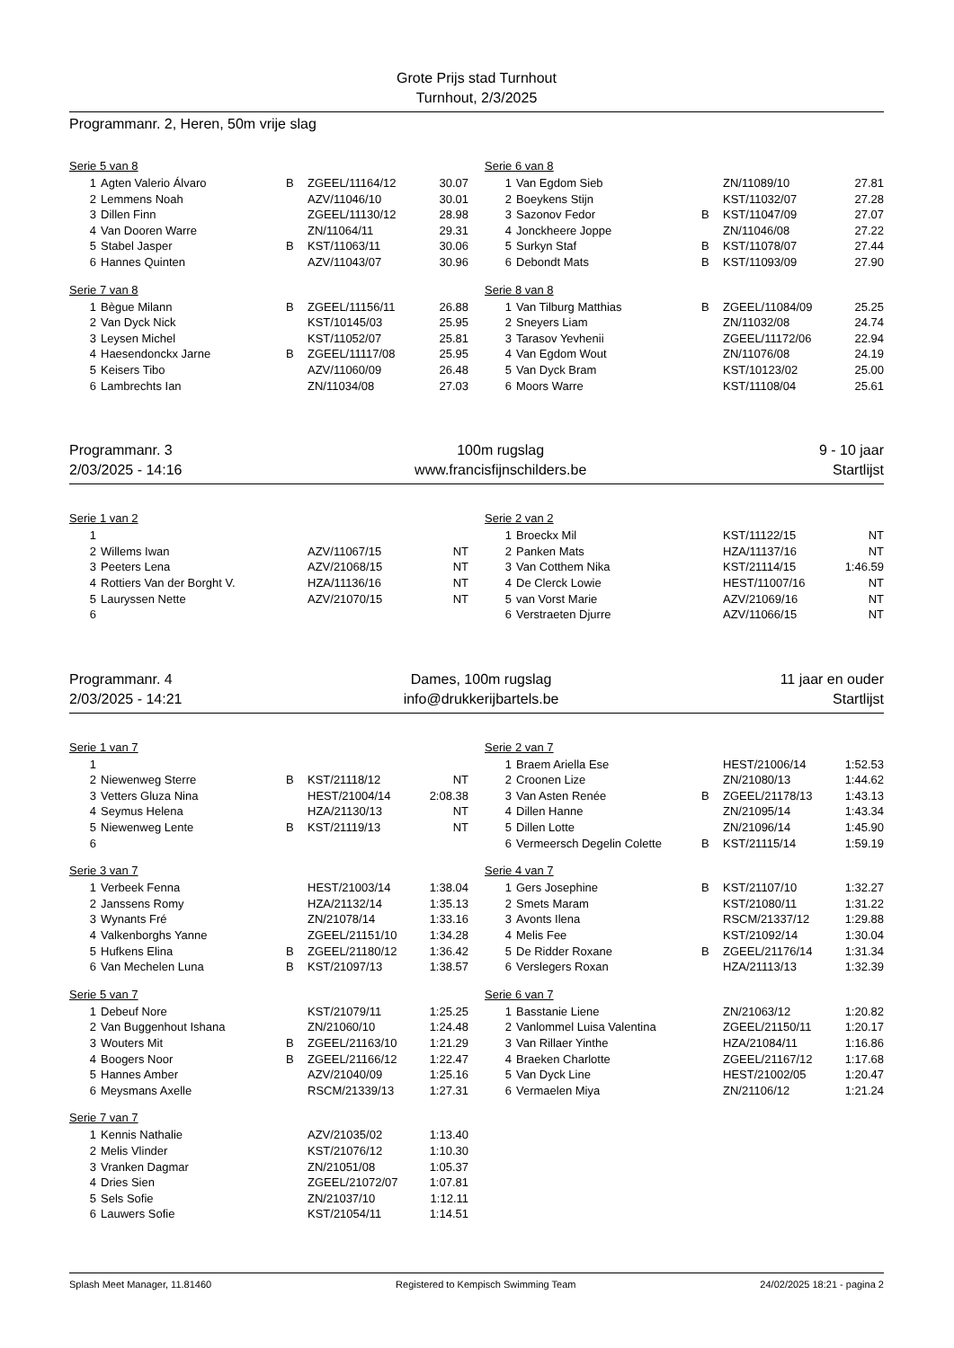Grote Prijs stad Turnhout
Turnhout, 2/3/2025
Programmanr. 2, Heren, 50m vrije slag
Serie 5 van 8
| 1 | Agten Valerio Álvaro | B | ZGEEL/11164/12 | 30.07 |
| 2 | Lemmens Noah | | AZV/11046/10 | 30.01 |
| 3 | Dillen Finn | | ZGEEL/11130/12 | 28.98 |
| 4 | Van Dooren Warre | | ZN/11064/11 | 29.31 |
| 5 | Stabel Jasper | B | KST/11063/11 | 30.06 |
| 6 | Hannes Quinten | | AZV/11043/07 | 30.96 |
Serie 6 van 8
| 1 | Van Egdom Sieb | | ZN/11089/10 | 27.81 |
| 2 | Boeykens Stijn | | KST/11032/07 | 27.28 |
| 3 | Sazonov Fedor | B | KST/11047/09 | 27.07 |
| 4 | Jonckheere Joppe | | ZN/11046/08 | 27.22 |
| 5 | Surkyn Staf | B | KST/11078/07 | 27.44 |
| 6 | Debondt Mats | B | KST/11093/09 | 27.90 |
Serie 7 van 8
| 1 | Bègue Milann | B | ZGEEL/11156/11 | 26.88 |
| 2 | Van Dyck Nick | | KST/10145/03 | 25.95 |
| 3 | Leysen Michel | | KST/11052/07 | 25.81 |
| 4 | Haesendonckx Jarne | B | ZGEEL/11117/08 | 25.95 |
| 5 | Keisers Tibo | | AZV/11060/09 | 26.48 |
| 6 | Lambrechts Ian | | ZN/11034/08 | 27.03 |
Serie 8 van 8
| 1 | Van Tilburg Matthias | B | ZGEEL/11084/09 | 25.25 |
| 2 | Sneyers Liam | | ZN/11032/08 | 24.74 |
| 3 | Tarasov Yevhenii | | ZGEEL/11172/06 | 22.94 |
| 4 | Van Egdom Wout | | ZN/11076/08 | 24.19 |
| 5 | Van Dyck Bram | | KST/10123/02 | 25.00 |
| 6 | Moors Warre | | KST/11108/04 | 25.61 |
Programmanr. 3
2/03/2025 - 14:16
100m rugslag
www.francisfijnschilders.be
9 - 10 jaar
Startlijst
Serie 1 van 2
| 1 | | | | |
| 2 | Willems Iwan | | AZV/11067/15 | NT |
| 3 | Peeters Lena | | AZV/21068/15 | NT |
| 4 | Rottiers Van der Borght V. | | HZA/11136/16 | NT |
| 5 | Lauryssen Nette | | AZV/21070/15 | NT |
| 6 | | | | |
Serie 2 van 2
| 1 | Broeckx Mil | | KST/11122/15 | NT |
| 2 | Panken Mats | | HZA/11137/16 | NT |
| 3 | Van Cotthem Nika | | KST/21114/15 | 1:46.59 |
| 4 | De Clerck Lowie | | HEST/11007/16 | NT |
| 5 | van Vorst Marie | | AZV/21069/16 | NT |
| 6 | Verstraeten Djurre | | AZV/11066/15 | NT |
Programmanr. 4
2/03/2025 - 14:21
Dames, 100m rugslag
info@drukkerijbartels.be
11 jaar en ouder
Startlijst
Serie 1 van 7
| 1 | | | | |
| 2 | Niewenweg Sterre | B | KST/21118/12 | NT |
| 3 | Vetters Gluza Nina | | HEST/21004/14 | 2:08.38 |
| 4 | Seymus Helena | | HZA/21130/13 | NT |
| 5 | Niewenweg Lente | B | KST/21119/13 | NT |
| 6 | | | | |
Serie 2 van 7
| 1 | Braem Ariella Ese | | HEST/21006/14 | 1:52.53 |
| 2 | Croonen Lize | | ZN/21080/13 | 1:44.62 |
| 3 | Van Asten Renée | B | ZGEEL/21178/13 | 1:43.13 |
| 4 | Dillen Hanne | | ZN/21095/14 | 1:43.34 |
| 5 | Dillen Lotte | | ZN/21096/14 | 1:45.90 |
| 6 | Vermeersch Degelin Colette | B | KST/21115/14 | 1:59.19 |
Serie 3 van 7
| 1 | Verbeek Fenna | | HEST/21003/14 | 1:38.04 |
| 2 | Janssens Romy | | HZA/21132/14 | 1:35.13 |
| 3 | Wynants Fré | | ZN/21078/14 | 1:33.16 |
| 4 | Valkenborghs Yanne | | ZGEEL/21151/10 | 1:34.28 |
| 5 | Hufkens Elina | B | ZGEEL/21180/12 | 1:36.42 |
| 6 | Van Mechelen Luna | B | KST/21097/13 | 1:38.57 |
Serie 4 van 7
| 1 | Gers Josephine | B | KST/21107/10 | 1:32.27 |
| 2 | Smets Maram | | KST/21080/11 | 1:31.22 |
| 3 | Avonts Ilena | | RSCM/21337/12 | 1:29.88 |
| 4 | Melis Fee | | KST/21092/14 | 1:30.04 |
| 5 | De Ridder Roxane | B | ZGEEL/21176/14 | 1:31.34 |
| 6 | Verslegers Roxan | | HZA/21113/13 | 1:32.39 |
Serie 5 van 7
| 1 | Debeuf Nore | | KST/21079/11 | 1:25.25 |
| 2 | Van Buggenhout Ishana | | ZN/21060/10 | 1:24.48 |
| 3 | Wouters Mit | B | ZGEEL/21163/10 | 1:21.29 |
| 4 | Boogers Noor | B | ZGEEL/21166/12 | 1:22.47 |
| 5 | Hannes Amber | | AZV/21040/09 | 1:25.16 |
| 6 | Meysmans Axelle | | RSCM/21339/13 | 1:27.31 |
Serie 6 van 7
| 1 | Basstanie Liene | | ZN/21063/12 | 1:20.82 |
| 2 | Vanlommel Luisa Valentina | | ZGEEL/21150/11 | 1:20.17 |
| 3 | Van Rillaer Yinthe | | HZA/21084/11 | 1:16.86 |
| 4 | Braeken Charlotte | | ZGEEL/21167/12 | 1:17.68 |
| 5 | Van Dyck Line | | HEST/21002/05 | 1:20.47 |
| 6 | Vermaelen Miya | | ZN/21106/12 | 1:21.24 |
Serie 7 van 7
| 1 | Kennis Nathalie | | AZV/21035/02 | 1:13.40 |
| 2 | Melis Vlinder | | KST/21076/12 | 1:10.30 |
| 3 | Vranken Dagmar | | ZN/21051/08 | 1:05.37 |
| 4 | Dries Sien | | ZGEEL/21072/07 | 1:07.81 |
| 5 | Sels Sofie | | ZN/21037/10 | 1:12.11 |
| 6 | Lauwers Sofie | | KST/21054/11 | 1:14.51 |
Splash Meet Manager, 11.81460 Registered to Kempisch Swimming Team 24/02/2025 18:21 - pagina 2